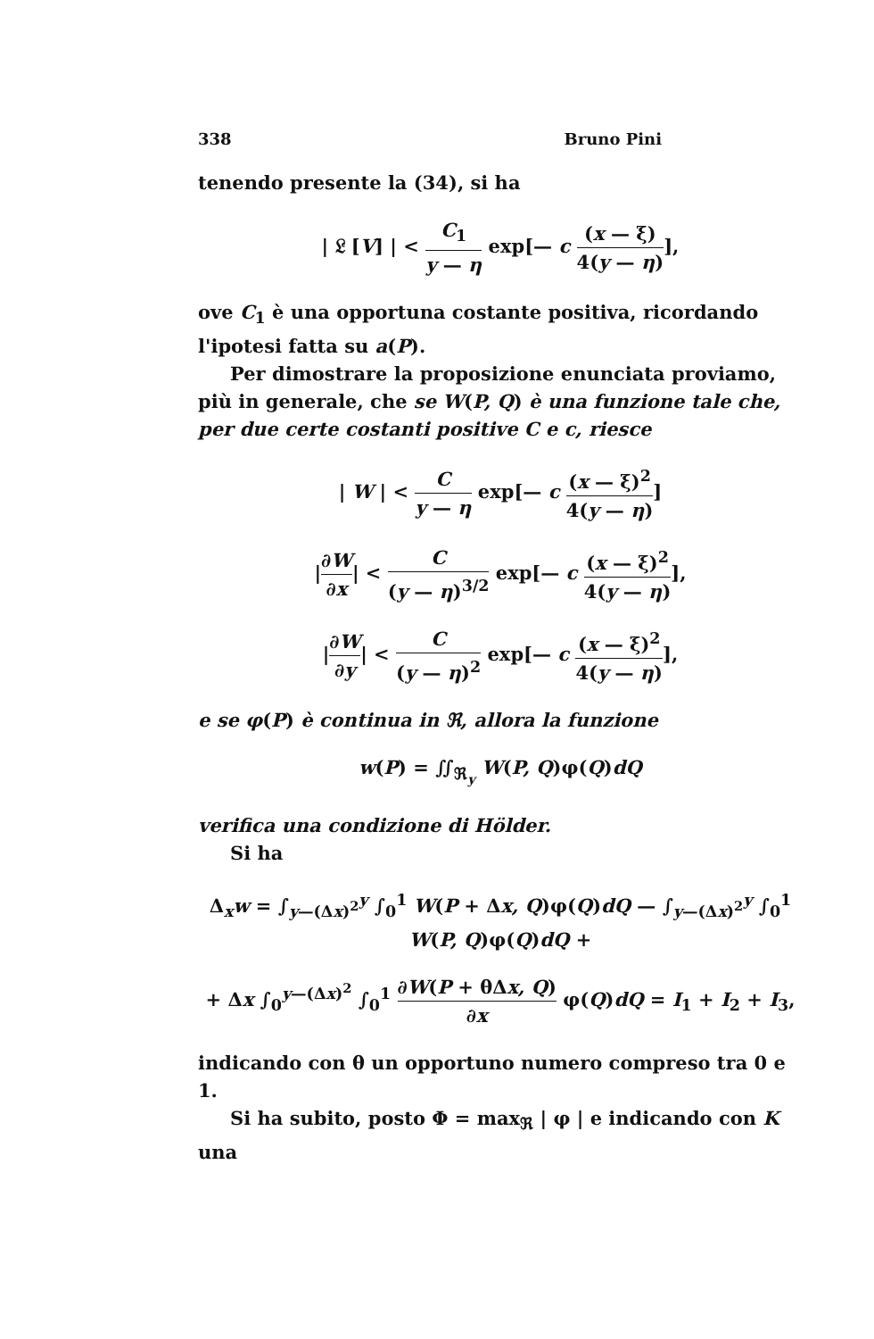338 Bruno Pini
tenendo presente la (34), si ha
| 𝔏 [V] | < C<sub>1</sub> y — η exp[— c (x — ξ) 4(y — η)],
ove C<sub>1</sub> è una opportuna costante positiva, ricordando l'ipotesi fatta su a(P).
Per dimostrare la proposizione enunciata proviamo, più in generale, che se W(P, Q) è una funzione tale che, per due certe costanti positive C e c, riesce
| W | < C y — η exp[— c (x — ξ)<sup>2</sup> 4(y — η)]
|∂W ∂x| < C (y — η)<sup>3/2</sup> exp[— c (x — ξ)<sup>2</sup> 4(y — η)],
|∂W ∂y| < C (y — η)<sup>2</sup> exp[— c (x — ξ)<sup>2</sup> 4(y — η)],
e se φ(P) è continua in ℜ, allora la funzione
w(P) = ∬<sub>ℜ<sub>y</sub></sub> W(P, Q)φ(Q)dQ
verifica una condizione di Hölder.
Si ha
Δ<sub>x</sub>w = ∫<sub>y—(Δx)<sup>2</sup></sub><sup>y</sup> ∫<sub>0</sub><sup>1</sup> W(P + Δx, Q)φ(Q)dQ — ∫<sub>y—(Δx)<sup>2</sup></sub><sup>y</sup> ∫<sub>0</sub><sup>1</sup> W(P, Q)φ(Q)dQ +
+ Δx ∫<sub>0</sub><sup>y—(Δx)<sup>2</sup></sup> ∫<sub>0</sub><sup>1</sup> ∂W(P + θΔx, Q) ∂x φ(Q)dQ = I<sub>1</sub> + I<sub>2</sub> + I<sub>3</sub>,
indicando con θ un opportuno numero compreso tra 0 e 1.
Si ha subito, posto Φ = max<sub>ℜ</sub> | φ | e indicando con K una